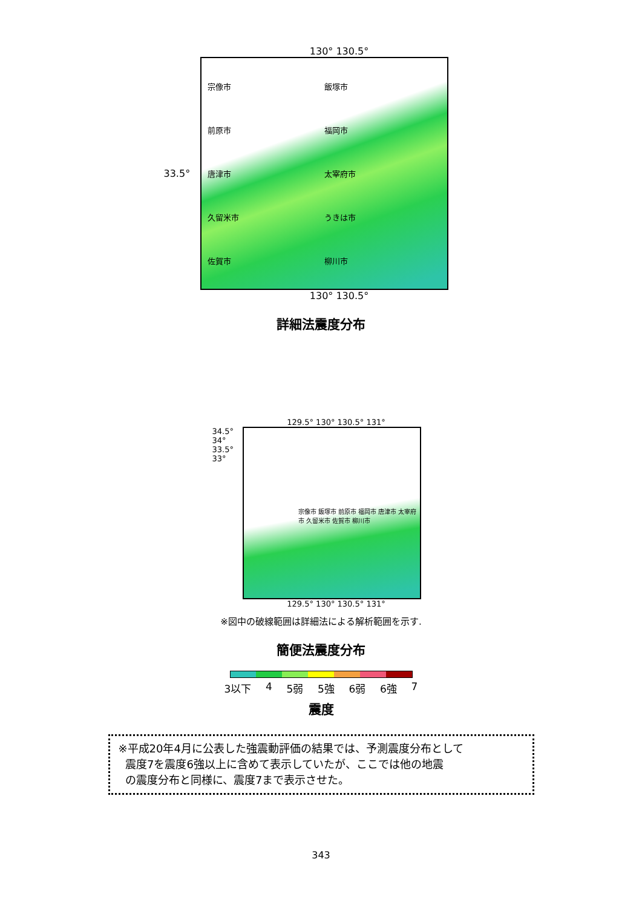130° 130.5°
33.5°
宗像市 飯塚市 前原市 福岡市 唐津市 太宰府市 久留米市 うきは市 佐賀市 柳川市
130° 130.5°
詳細法震度分布
129.5° 130° 130.5° 131°
34.5° 34° 33.5° 33°
宗像市 飯塚市 前原市 福岡市 唐津市 太宰府市 久留米市 佐賀市 柳川市
129.5° 130° 130.5° 131°
※図中の破線範囲は詳細法による解析範囲を示す.
簡便法震度分布
3以下 4 5弱 5強 6弱 6強 7
震度
※平成20年4月に公表した強震動評価の結果では、予測震度分布として
震度7を震度6強以上に含めて表示していたが、ここでは他の地震
の震度分布と同様に、震度7まで表示させた。
343